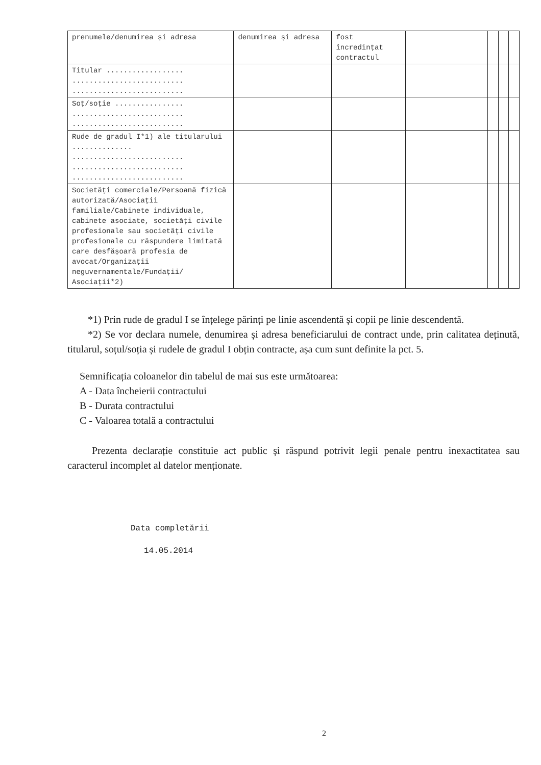| prenumele/denumirea și adresa | denumirea și adresa | fost încredințat contractul | | | | |
| Titular .................. .......................... .......................... | | | | | | |
| Soț/soție ................ .......................... .......................... | | | | | | |
| Rude de gradul I*1) ale titularului .............. .......................... .......................... .......................... | | | | | | |
| Societăți comerciale/Persoană fizică autorizată/Asociații familiale/Cabinete individuale, cabinete asociate, societăți civile profesionale sau societăți civile profesionale cu răspundere limitată care desfășoară profesia de avocat/Organizații neguvernamentale/Fundații/ Asociații*2) | | | | | | |
*1) Prin rude de gradul I se înțelege părinți pe linie ascendentă și copii pe linie descendentă.
*2) Se vor declara numele, denumirea și adresa beneficiarului de contract unde, prin calitatea deținută, titularul, soțul/soția și rudele de gradul I obțin contracte, așa cum sunt definite la pct. 5.
Semnificația coloanelor din tabelul de mai sus este următoarea:
A - Data încheierii contractului
B - Durata contractului
C - Valoarea totală a contractului
Prezenta declarație constituie act public și răspund potrivit legii penale pentru inexactitatea sau caracterul incomplet al datelor menționate.
Data completării
14.05.2014
2